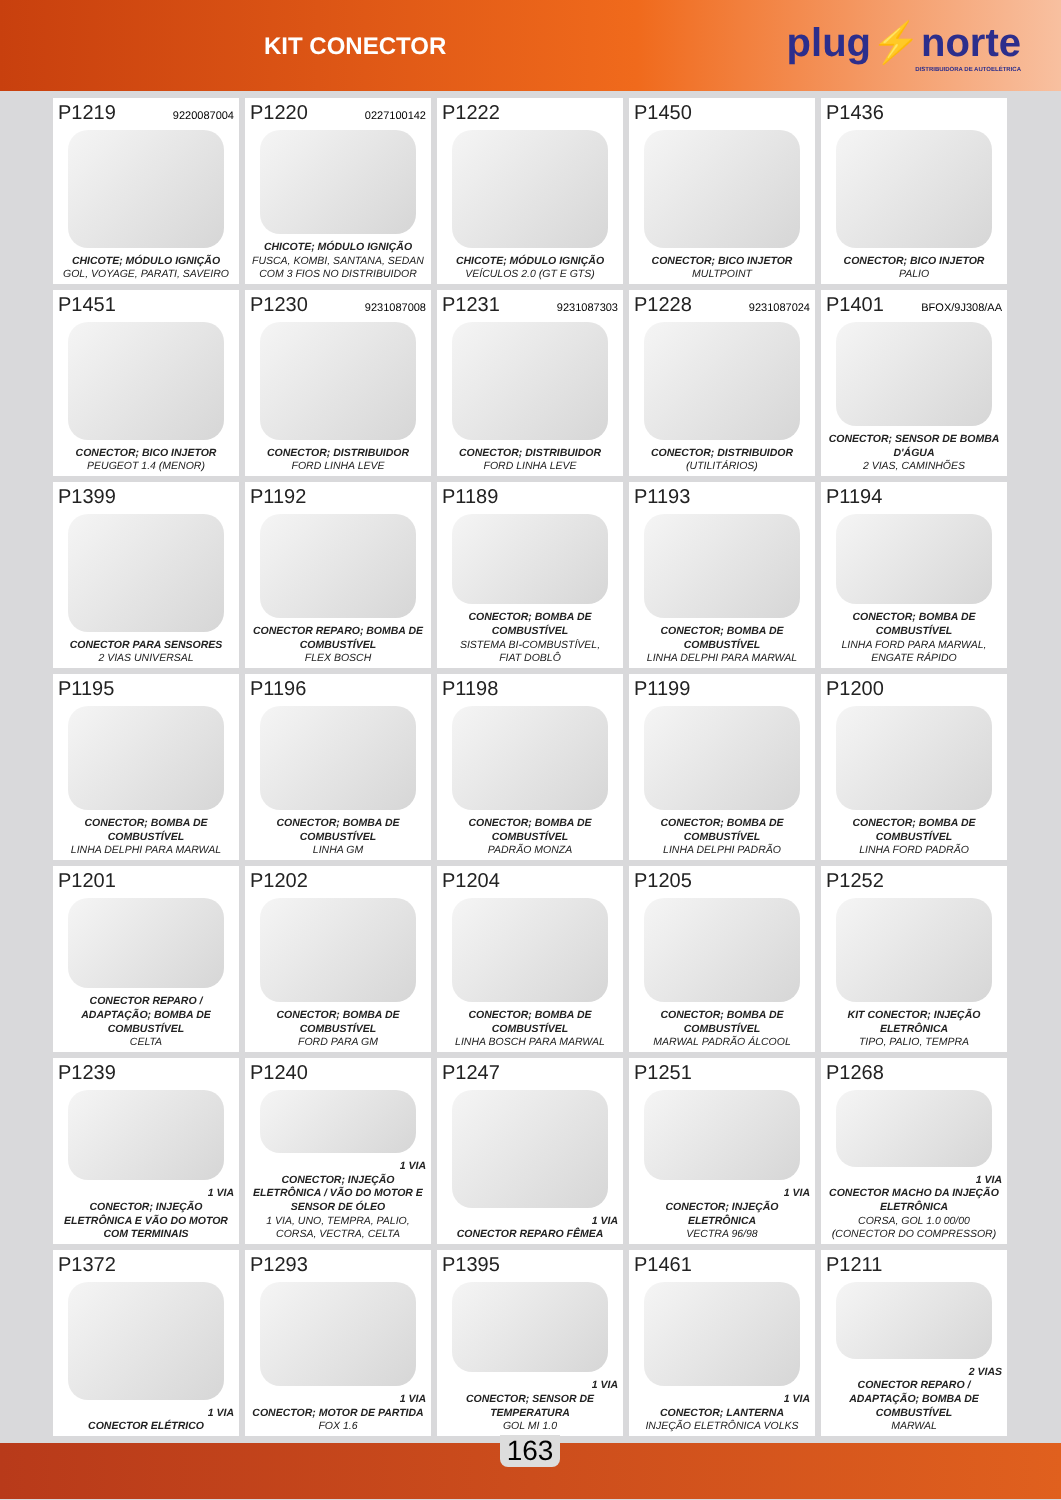KIT CONECTOR
plug⚡norte
DISTRIBUIDORA DE AUTOELÉTRICA
P1219 9220087004
CHICOTE; MÓDULO IGNIÇÃO
GOL, VOYAGE, PARATI, SAVEIRO
P1220 0227100142
CHICOTE; MÓDULO IGNIÇÃO
FUSCA, KOMBI, SANTANA, SEDAN
COM 3 FIOS NO DISTRIBUIDOR
P1222
CHICOTE; MÓDULO IGNIÇÃO
VEÍCULOS 2.0 (GT E GTS)
P1450
CONECTOR; BICO INJETOR
MULTPOINT
P1436
CONECTOR; BICO INJETOR
PALIO
P1451
CONECTOR; BICO INJETOR
PEUGEOT 1.4 (MENOR)
P1230 9231087008
CONECTOR; DISTRIBUIDOR
FORD LINHA LEVE
P1231 9231087303
CONECTOR; DISTRIBUIDOR
FORD LINHA LEVE
P1228 9231087024
CONECTOR; DISTRIBUIDOR
(UTILITÁRIOS)
P1401 BFOX/9J308/AA
CONECTOR; SENSOR DE BOMBA D'ÁGUA
2 VIAS, CAMINHÕES
P1399
CONECTOR PARA SENSORES
2 VIAS UNIVERSAL
P1192
CONECTOR REPARO; BOMBA DE COMBUSTÍVEL
FLEX BOSCH
P1189
CONECTOR; BOMBA DE COMBUSTÍVEL
SISTEMA BI-COMBUSTÍVEL,
FIAT DOBLÔ
P1193
CONECTOR; BOMBA DE COMBUSTÍVEL
LINHA DELPHI PARA MARWAL
P1194
CONECTOR; BOMBA DE COMBUSTÍVEL
LINHA FORD PARA MARWAL, ENGATE RÁPIDO
P1195
CONECTOR; BOMBA DE COMBUSTÍVEL
LINHA DELPHI PARA MARWAL
P1196
CONECTOR; BOMBA DE COMBUSTÍVEL
LINHA GM
P1198
CONECTOR; BOMBA DE COMBUSTÍVEL
PADRÃO MONZA
P1199
CONECTOR; BOMBA DE COMBUSTÍVEL
LINHA DELPHI PADRÃO
P1200
CONECTOR; BOMBA DE COMBUSTÍVEL
LINHA FORD PADRÃO
P1201
CONECTOR REPARO / ADAPTAÇÃO; BOMBA DE COMBUSTÍVEL
CELTA
P1202
CONECTOR; BOMBA DE COMBUSTÍVEL
FORD PARA GM
P1204
CONECTOR; BOMBA DE COMBUSTÍVEL
LINHA BOSCH PARA MARWAL
P1205
CONECTOR; BOMBA DE COMBUSTÍVEL
MARWAL PADRÃO ÁLCOOL
P1252
KIT CONECTOR; INJEÇÃO ELETRÔNICA
TIPO, PALIO, TEMPRA
P1239
1 VIA
CONECTOR; INJEÇÃO ELETRÔNICA E VÃO DO MOTOR COM TERMINAIS
P1240
1 VIA
CONECTOR; INJEÇÃO ELETRÔNICA / VÃO DO MOTOR E SENSOR DE ÓLEO
1 VIA, UNO, TEMPRA, PALIO, CORSA, VECTRA, CELTA
P1247
1 VIA
CONECTOR REPARO FÊMEA
P1251
1 VIA
CONECTOR; INJEÇÃO ELETRÔNICA
VECTRA 96/98
P1268
1 VIA
CONECTOR MACHO DA INJEÇÃO ELETRÔNICA
CORSA, GOL 1.0 00/00
(CONECTOR DO COMPRESSOR)
P1372
1 VIA
CONECTOR ELÉTRICO
P1293
1 VIA
CONECTOR; MOTOR DE PARTIDA
FOX 1.6
P1395
1 VIA
CONECTOR; SENSOR DE TEMPERATURA
GOL MI 1.0
P1461
1 VIA
CONECTOR; LANTERNA
INJEÇÃO ELETRÔNICA VOLKS
P1211
2 VIAS
CONECTOR REPARO / ADAPTAÇÃO; BOMBA DE COMBUSTÍVEL
MARWAL
163